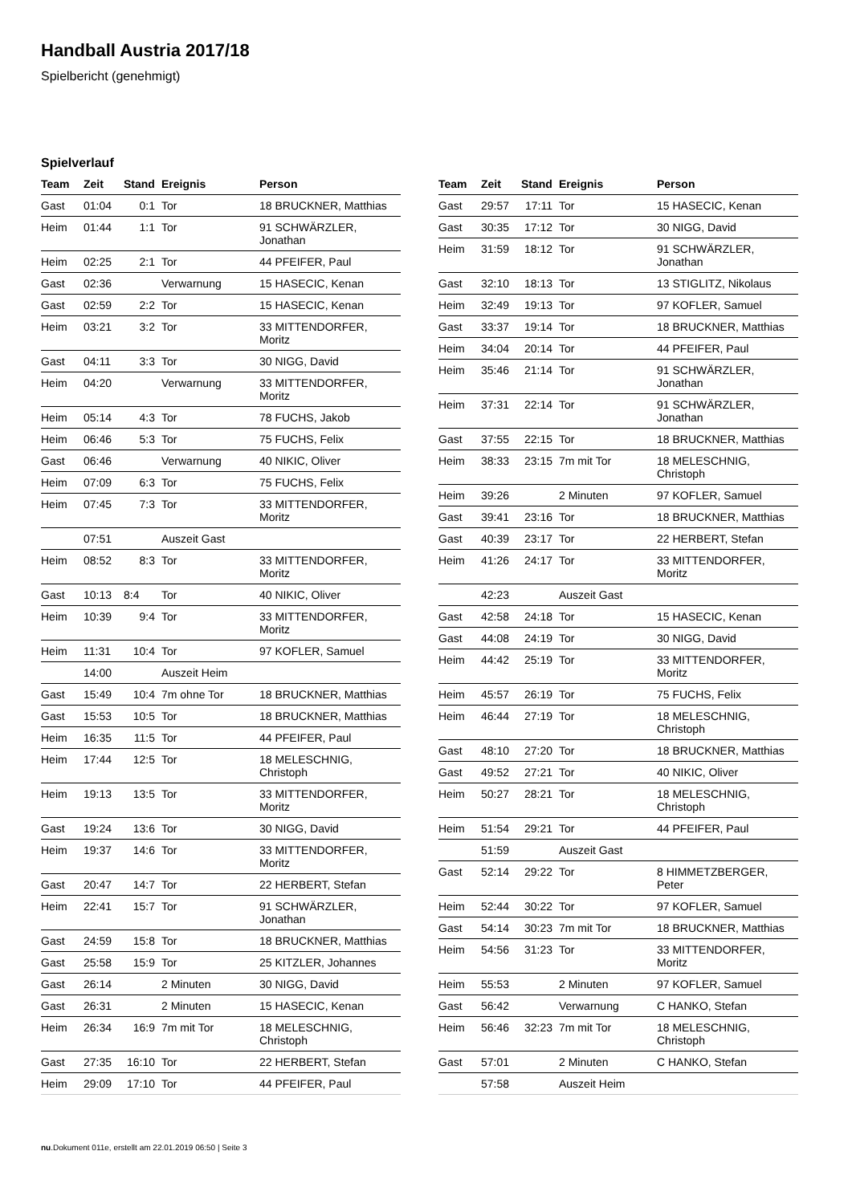Handball Austria 2017/18
Spielbericht (genehmigt)
Spielverlauf
| Team | Zeit | Stand | Ereignis | Person |
| --- | --- | --- | --- | --- |
| Gast | 01:04 | 0:1 | Tor | 18 BRUCKNER, Matthias |
| Heim | 01:44 | 1:1 | Tor | 91 SCHWÄRZLER, Jonathan |
| Heim | 02:25 | 2:1 | Tor | 44 PFEIFER, Paul |
| Gast | 02:36 | | Verwarnung | 15 HASECIC, Kenan |
| Gast | 02:59 | 2:2 | Tor | 15 HASECIC, Kenan |
| Heim | 03:21 | 3:2 | Tor | 33 MITTENDORFER, Moritz |
| Gast | 04:11 | 3:3 | Tor | 30 NIGG, David |
| Heim | 04:20 | | Verwarnung | 33 MITTENDORFER, Moritz |
| Heim | 05:14 | 4:3 | Tor | 78 FUCHS, Jakob |
| Heim | 06:46 | 5:3 | Tor | 75 FUCHS, Felix |
| Gast | 06:46 | | Verwarnung | 40 NIKIC, Oliver |
| Heim | 07:09 | 6:3 | Tor | 75 FUCHS, Felix |
| Heim | 07:45 | 7:3 | Tor | 33 MITTENDORFER, Moritz |
| | 07:51 | | Auszeit Gast | |
| Heim | 08:52 | 8:3 | Tor | 33 MITTENDORFER, Moritz |
| Gast | 10:13 | 8:4 | Tor | 40 NIKIC, Oliver |
| Heim | 10:39 | 9:4 | Tor | 33 MITTENDORFER, Moritz |
| Heim | 11:31 | 10:4 | Tor | 97 KOFLER, Samuel |
| | 14:00 | | Auszeit Heim | |
| Gast | 15:49 | 10:4 | 7m ohne Tor | 18 BRUCKNER, Matthias |
| Gast | 15:53 | 10:5 | Tor | 18 BRUCKNER, Matthias |
| Heim | 16:35 | 11:5 | Tor | 44 PFEIFER, Paul |
| Heim | 17:44 | 12:5 | Tor | 18 MELESCHNIG, Christoph |
| Heim | 19:13 | 13:5 | Tor | 33 MITTENDORFER, Moritz |
| Gast | 19:24 | 13:6 | Tor | 30 NIGG, David |
| Heim | 19:37 | 14:6 | Tor | 33 MITTENDORFER, Moritz |
| Gast | 20:47 | 14:7 | Tor | 22 HERBERT, Stefan |
| Heim | 22:41 | 15:7 | Tor | 91 SCHWÄRZLER, Jonathan |
| Gast | 24:59 | 15:8 | Tor | 18 BRUCKNER, Matthias |
| Gast | 25:58 | 15:9 | Tor | 25 KITZLER, Johannes |
| Gast | 26:14 | | 2 Minuten | 30 NIGG, David |
| Gast | 26:31 | | 2 Minuten | 15 HASECIC, Kenan |
| Heim | 26:34 | 16:9 | 7m mit Tor | 18 MELESCHNIG, Christoph |
| Gast | 27:35 | 16:10 | Tor | 22 HERBERT, Stefan |
| Heim | 29:09 | 17:10 | Tor | 44 PFEIFER, Paul |
| Team | Zeit | Stand | Ereignis | Person |
| --- | --- | --- | --- | --- |
| Gast | 29:57 | 17:11 | Tor | 15 HASECIC, Kenan |
| Gast | 30:35 | 17:12 | Tor | 30 NIGG, David |
| Heim | 31:59 | 18:12 | Tor | 91 SCHWÄRZLER, Jonathan |
| Gast | 32:10 | 18:13 | Tor | 13 STIGLITZ, Nikolaus |
| Heim | 32:49 | 19:13 | Tor | 97 KOFLER, Samuel |
| Gast | 33:37 | 19:14 | Tor | 18 BRUCKNER, Matthias |
| Heim | 34:04 | 20:14 | Tor | 44 PFEIFER, Paul |
| Heim | 35:46 | 21:14 | Tor | 91 SCHWÄRZLER, Jonathan |
| Heim | 37:31 | 22:14 | Tor | 91 SCHWÄRZLER, Jonathan |
| Gast | 37:55 | 22:15 | Tor | 18 BRUCKNER, Matthias |
| Heim | 38:33 | 23:15 | 7m mit Tor | 18 MELESCHNIG, Christoph |
| Heim | 39:26 | | 2 Minuten | 97 KOFLER, Samuel |
| Gast | 39:41 | 23:16 | Tor | 18 BRUCKNER, Matthias |
| Gast | 40:39 | 23:17 | Tor | 22 HERBERT, Stefan |
| Heim | 41:26 | 24:17 | Tor | 33 MITTENDORFER, Moritz |
| | 42:23 | | Auszeit Gast | |
| Gast | 42:58 | 24:18 | Tor | 15 HASECIC, Kenan |
| Gast | 44:08 | 24:19 | Tor | 30 NIGG, David |
| Heim | 44:42 | 25:19 | Tor | 33 MITTENDORFER, Moritz |
| Heim | 45:57 | 26:19 | Tor | 75 FUCHS, Felix |
| Heim | 46:44 | 27:19 | Tor | 18 MELESCHNIG, Christoph |
| Gast | 48:10 | 27:20 | Tor | 18 BRUCKNER, Matthias |
| Gast | 49:52 | 27:21 | Tor | 40 NIKIC, Oliver |
| Heim | 50:27 | 28:21 | Tor | 18 MELESCHNIG, Christoph |
| Heim | 51:54 | 29:21 | Tor | 44 PFEIFER, Paul |
| | 51:59 | | Auszeit Gast | |
| Gast | 52:14 | 29:22 | Tor | 8 HIMMETZBERGER, Peter |
| Heim | 52:44 | 30:22 | Tor | 97 KOFLER, Samuel |
| Gast | 54:14 | 30:23 | 7m mit Tor | 18 BRUCKNER, Matthias |
| Heim | 54:56 | 31:23 | Tor | 33 MITTENDORFER, Moritz |
| Heim | 55:53 | | 2 Minuten | 97 KOFLER, Samuel |
| Gast | 56:42 | | Verwarnung | C HANKO, Stefan |
| Heim | 56:46 | 32:23 | 7m mit Tor | 18 MELESCHNIG, Christoph |
| Gast | 57:01 | | 2 Minuten | C HANKO, Stefan |
| | 57:58 | | Auszeit Heim | |
nu.Dokument 011e, erstellt am 22.01.2019 06:50 | Seite 3